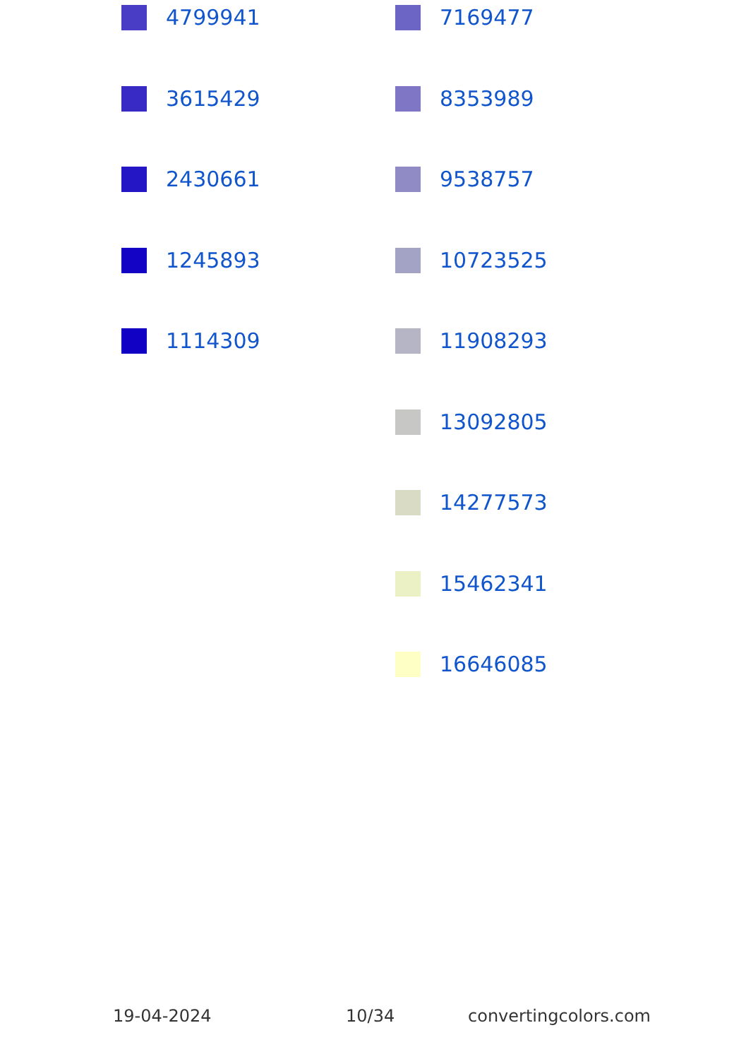4799941
3615429
2430661
1245893
1114309
7169477
8353989
9538757
10723525
11908293
13092805
14277573
15462341
16646085
19-04-2024 10/34 convertingcolors.com